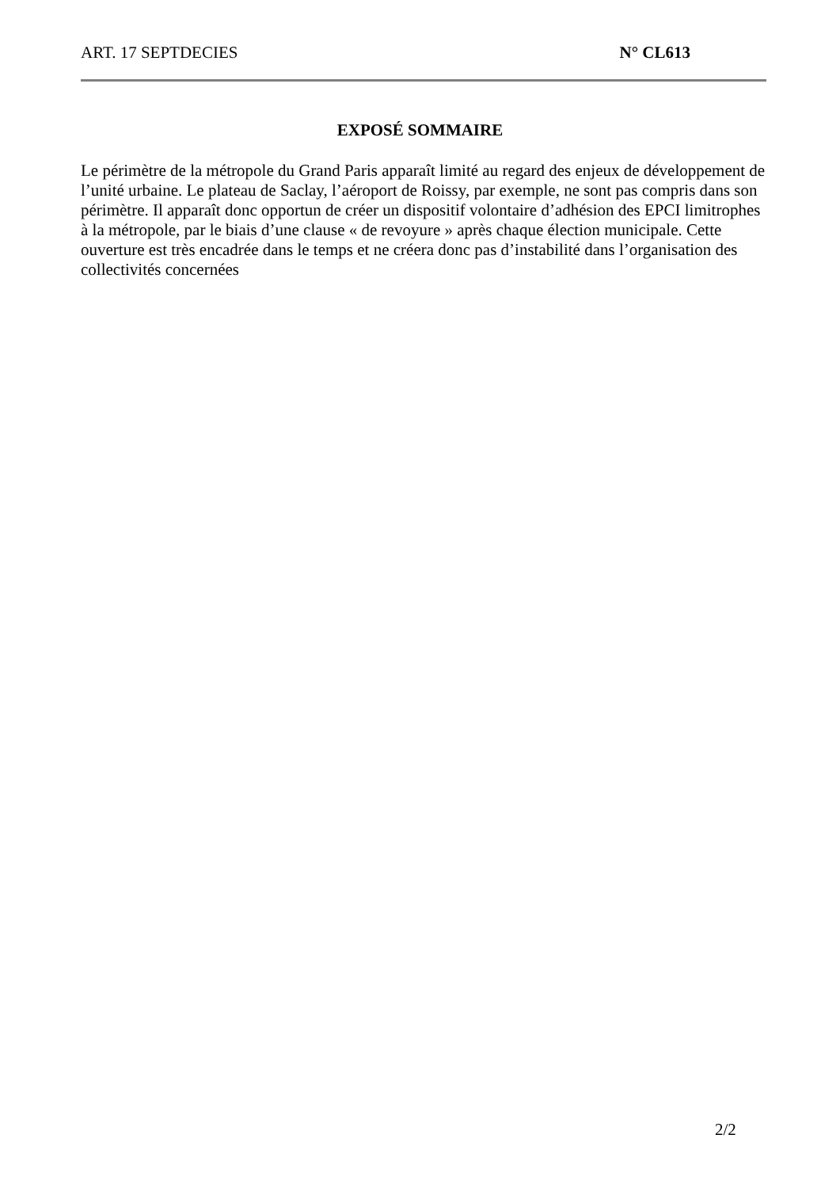ART. 17 SEPTDECIES N° CL613
EXPOSÉ SOMMAIRE
Le périmètre de la métropole du Grand Paris apparaît limité au regard des enjeux de développement de l’unité urbaine. Le plateau de Saclay, l’aéroport de Roissy, par exemple, ne sont pas compris dans son périmètre. Il apparaît donc opportun de créer un dispositif volontaire d’adhésion des EPCI limitrophes à la métropole, par le biais d’une clause « de revoyure » après chaque élection municipale. Cette ouverture est très encadrée dans le temps et ne créera donc pas d’instabilité dans l’organisation des collectivités concernées
2/2